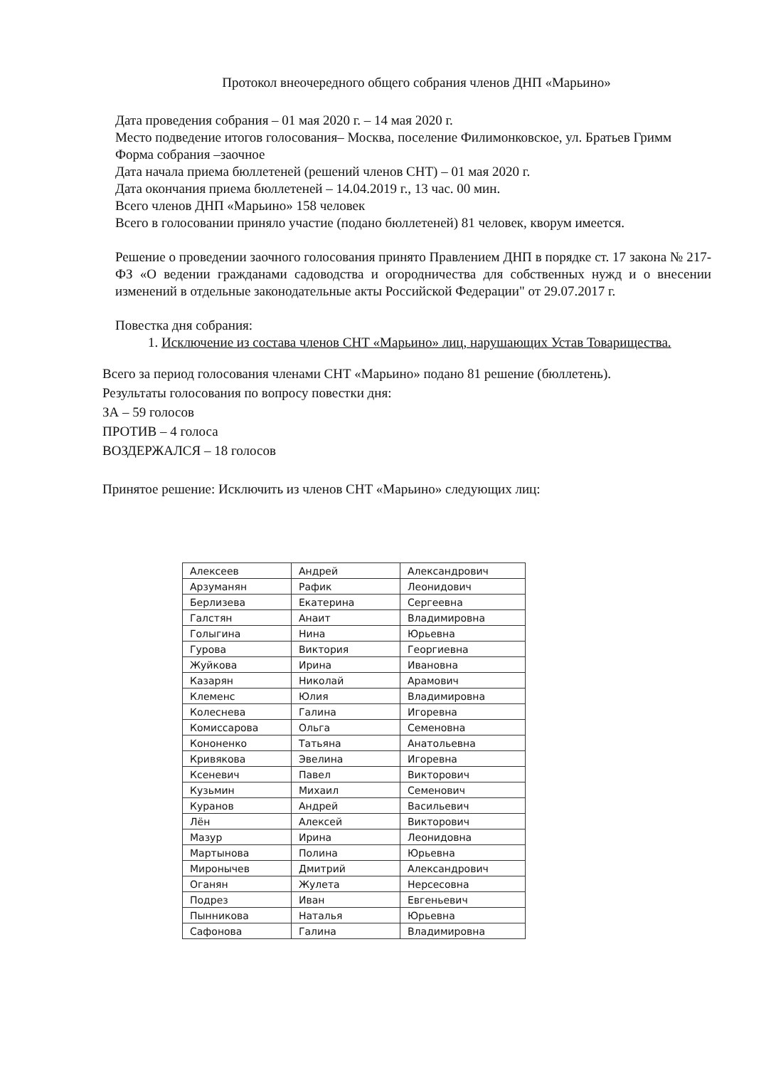Протокол внеочередного общего собрания членов ДНП «Марьино»
Дата проведения собрания – 01 мая 2020 г. – 14 мая 2020 г.
Место подведение итогов голосования– Москва, поселение Филимонковское, ул. Братьев Гримм
Форма собрания –заочное
Дата начала приема бюллетеней (решений членов СНТ) – 01 мая 2020 г.
Дата окончания приема бюллетеней – 14.04.2019 г., 13 час. 00 мин.
Всего членов ДНП «Марьино» 158 человек
Всего в голосовании приняло участие (подано бюллетеней) 81 человек, кворум имеется.
Решение о проведении заочного голосования принято Правлением ДНП в порядке ст. 17 закона № 217-ФЗ «О ведении гражданами садоводства и огородничества для собственных нужд и о внесении изменений в отдельные законодательные акты Российской Федерации" от 29.07.2017 г.
Повестка дня собрания:
1. Исключение из состава членов СНТ «Марьино» лиц, нарушающих Устав Товарищества.
Всего за период голосования членами СНТ «Марьино» подано 81 решение (бюллетень).
Результаты голосования по вопросу повестки дня:
ЗА – 59 голосов
ПРОТИВ – 4 голоса
ВОЗДЕРЖАЛСЯ – 18 голосов
Принятое решение: Исключить из членов СНТ «Марьино» следующих лиц:
| Алексеев | Андрей | Александрович |
| Арзуманян | Рафик | Леонидович |
| Берлизева | Екатерина | Сергеевна |
| Галстян | Анаит | Владимировна |
| Голыгина | Нина | Юрьевна |
| Гурова | Виктория | Георгиевна |
| Жуйкова | Ирина | Ивановна |
| Казарян | Николай | Арамович |
| Клеменс | Юлия | Владимировна |
| Колеснева | Галина | Игоревна |
| Комиссарова | Ольга | Семеновна |
| Кононенко | Татьяна | Анатольевна |
| Кривякова | Эвелина | Игоревна |
| Ксеневич | Павел | Викторович |
| Кузьмин | Михаил | Семенович |
| Куранов | Андрей | Васильевич |
| Лён | Алексей | Викторович |
| Мазур | Ирина | Леонидовна |
| Мартынова | Полина | Юрьевна |
| Миронычев | Дмитрий | Александрович |
| Оганян | Жулета | Нерсесовна |
| Подрез | Иван | Евгеньевич |
| Пынникова | Наталья | Юрьевна |
| Сафонова | Галина | Владимировна |